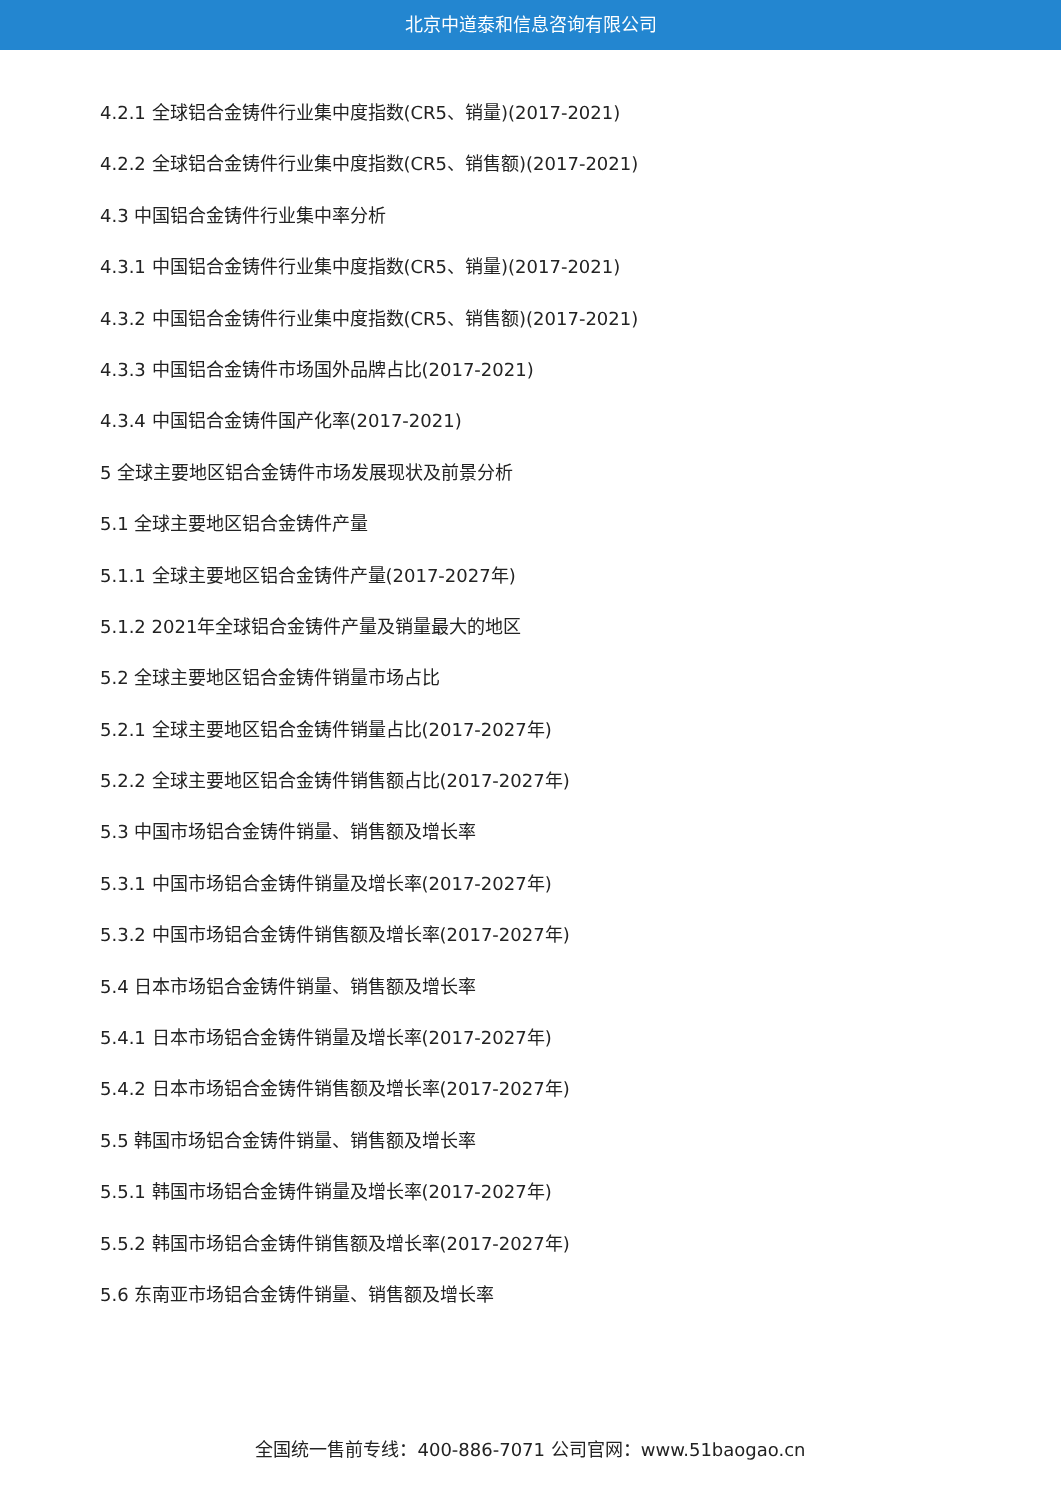北京中道泰和信息咨询有限公司
4.2.1 全球铝合金铸件行业集中度指数(CR5、销量)(2017-2021)
4.2.2 全球铝合金铸件行业集中度指数(CR5、销售额)(2017-2021)
4.3 中国铝合金铸件行业集中率分析
4.3.1 中国铝合金铸件行业集中度指数(CR5、销量)(2017-2021)
4.3.2 中国铝合金铸件行业集中度指数(CR5、销售额)(2017-2021)
4.3.3 中国铝合金铸件市场国外品牌占比(2017-2021)
4.3.4 中国铝合金铸件国产化率(2017-2021)
5 全球主要地区铝合金铸件市场发展现状及前景分析
5.1 全球主要地区铝合金铸件产量
5.1.1 全球主要地区铝合金铸件产量(2017-2027年)
5.1.2 2021年全球铝合金铸件产量及销量最大的地区
5.2 全球主要地区铝合金铸件销量市场占比
5.2.1 全球主要地区铝合金铸件销量占比(2017-2027年)
5.2.2 全球主要地区铝合金铸件销售额占比(2017-2027年)
5.3 中国市场铝合金铸件销量、销售额及增长率
5.3.1 中国市场铝合金铸件销量及增长率(2017-2027年)
5.3.2 中国市场铝合金铸件销售额及增长率(2017-2027年)
5.4 日本市场铝合金铸件销量、销售额及增长率
5.4.1 日本市场铝合金铸件销量及增长率(2017-2027年)
5.4.2 日本市场铝合金铸件销售额及增长率(2017-2027年)
5.5 韩国市场铝合金铸件销量、销售额及增长率
5.5.1 韩国市场铝合金铸件销量及增长率(2017-2027年)
5.5.2 韩国市场铝合金铸件销售额及增长率(2017-2027年)
5.6 东南亚市场铝合金铸件销量、销售额及增长率
全国统一售前专线：400-886-7071 公司官网：www.51baogao.cn